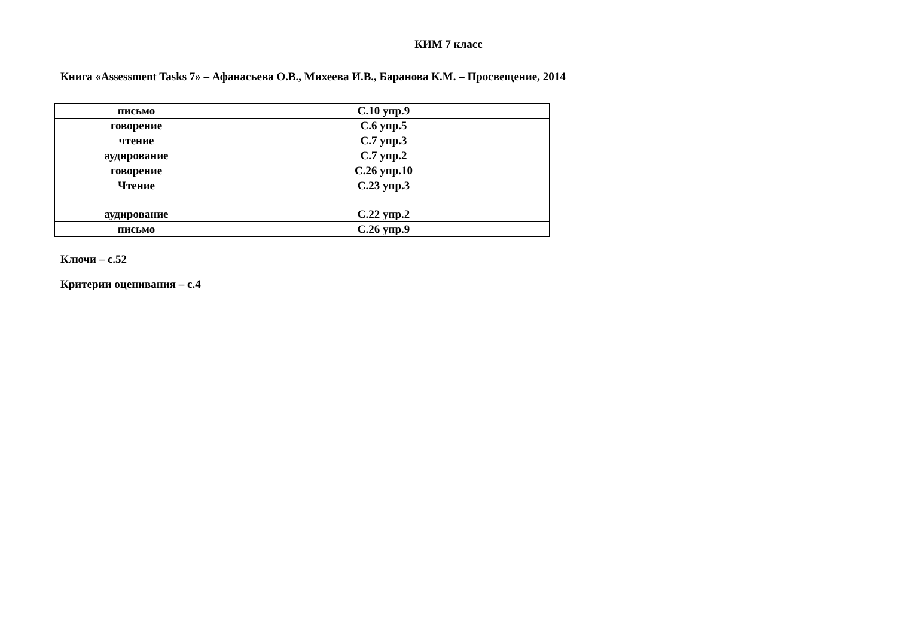КИМ 7 класс
Книга «Assessment Tasks 7» – Афанасьева О.В., Михеева И.В., Баранова К.М. – Просвещение, 2014
| письмо | С.10 упр.9 |
| говорение | С.6 упр.5 |
| чтение | С.7 упр.3 |
| аудирование | С.7 упр.2 |
| говорение | С.26 упр.10 |
| Чтение аудирование | С.23 упр.3 С.22 упр.2 |
| письмо | С.26 упр.9 |
Ключи – с.52
Критерии оценивания – с.4